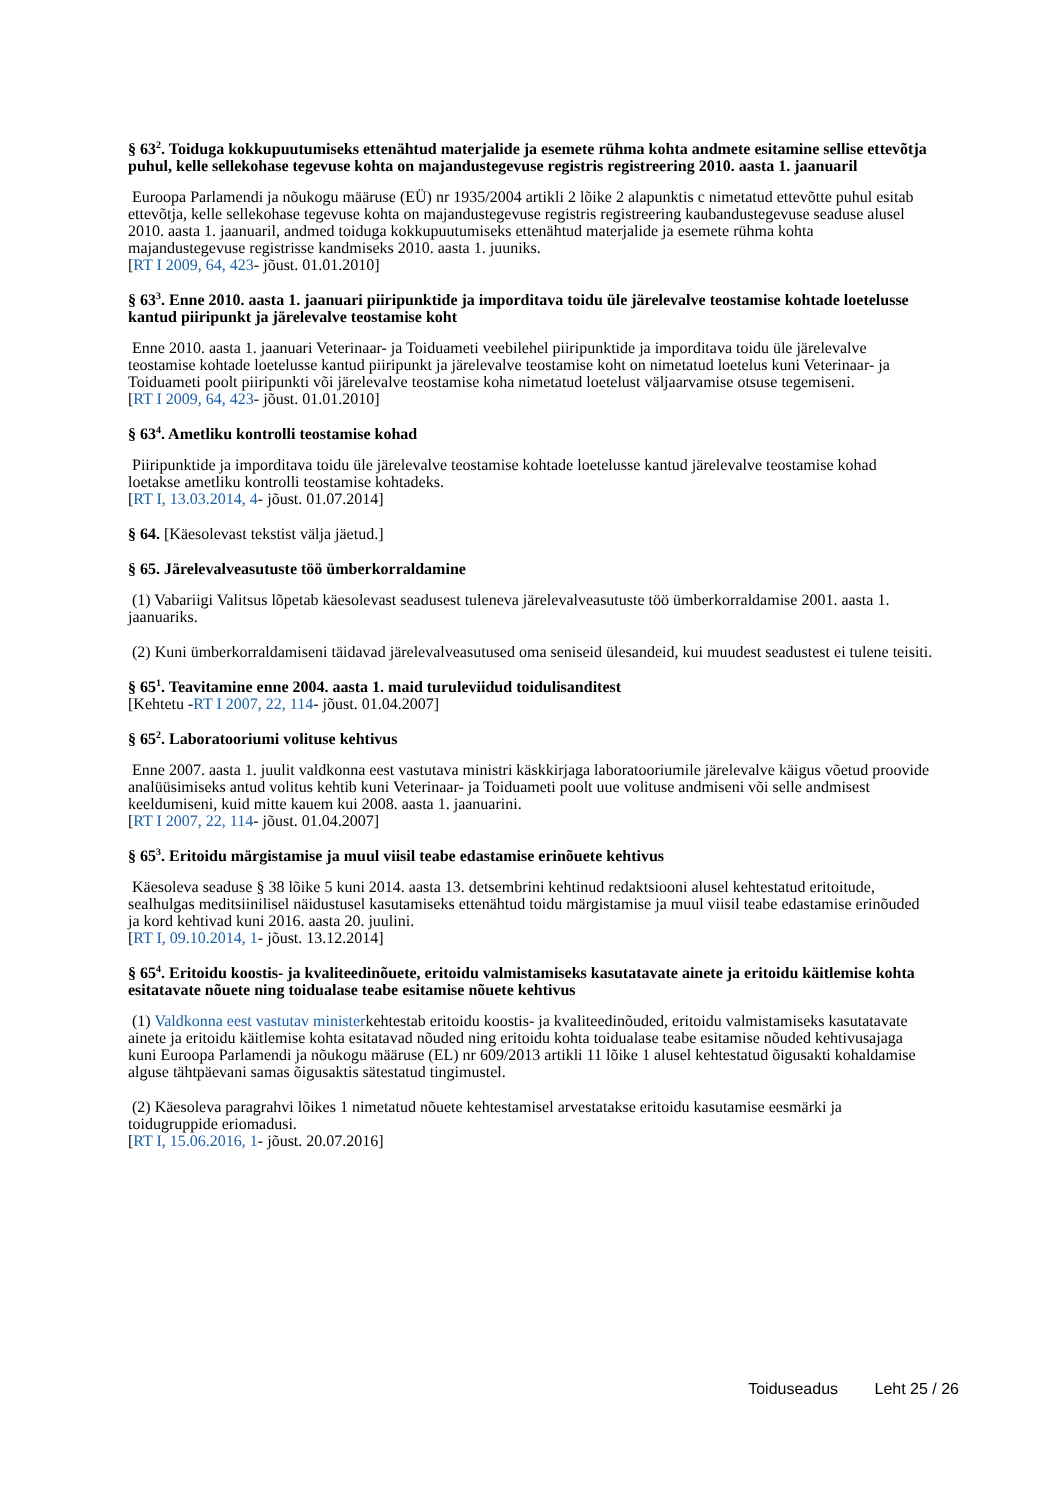§ 63<sup>2</sup>. Toiduga kokkupuutumiseks ettenähtud materjalide ja esemete rühma kohta andmete esitamine sellise ettevõtja puhul, kelle sellekohase tegevuse kohta on majandustegevuse registris registreering 2010. aasta 1. jaanuaril
Euroopa Parlamendi ja nõukogu määruse (EÜ) nr 1935/2004 artikli 2 lõike 2 alapunktis c nimetatud ettevõtte puhul esitab ettevõtja, kelle sellekohase tegevuse kohta on majandustegevuse registris registreering kaubandustegevuse seaduse alusel 2010. aasta 1. jaanuaril, andmed toiduga kokkupuutumiseks ettenähtud materjalide ja esemete rühma kohta majandustegevuse registrisse kandmiseks 2010. aasta 1. juuniks.
[RT I 2009, 64, 423- jõust. 01.01.2010]
§ 63<sup>3</sup>. Enne 2010. aasta 1. jaanuari piiripunktide ja imporditava toidu üle järelevalve teostamise kohtade loetelusse kantud piiripunkt ja järelevalve teostamise koht
Enne 2010. aasta 1. jaanuari Veterinaar- ja Toiduameti veebilehel piiripunktide ja imporditava toidu üle järelevalve teostamise kohtade loetelusse kantud piiripunkt ja järelevalve teostamise koht on nimetatud loetelus kuni Veterinaar- ja Toiduameti poolt piiripunkti või järelevalve teostamise koha nimetatud loetelust väljaarvamise otsuse tegemiseni.
[RT I 2009, 64, 423- jõust. 01.01.2010]
§ 63<sup>4</sup>. Ametliku kontrolli teostamise kohad
Piiripunktide ja imporditava toidu üle järelevalve teostamise kohtade loetelusse kantud järelevalve teostamise kohad loetakse ametliku kontrolli teostamise kohtadeks.
[RT I, 13.03.2014, 4- jõust. 01.07.2014]
§ 64. [Käesolevast tekstist välja jäetud.]
§ 65. Järelevalveasutuste töö ümberkorraldamine
(1) Vabariigi Valitsus lõpetab käesolevast seadusest tuleneva järelevalveasutuste töö ümberkorraldamise 2001. aasta 1. jaanuariks.
(2) Kuni ümberkorraldamiseni täidavad järelevalveasutused oma seniseid ülesandeid, kui muudest seadustest ei tulene teisiti.
§ 65<sup>1</sup>. Teavitamine enne 2004. aasta 1. maid turuleviidud toidulisanditest
[Kehtetu -RT I 2007, 22, 114- jõust. 01.04.2007]
§ 65<sup>2</sup>. Laboratooriumi volituse kehtivus
Enne 2007. aasta 1. juulit valdkonna eest vastutava ministri käskkirjaga laboratooriumile järelevalve käigus võetud proovide analüüsimiseks antud volitus kehtib kuni Veterinaar- ja Toiduameti poolt uue volituse andmiseni või selle andmisest keeldumiseni, kuid mitte kauem kui 2008. aasta 1. jaanuarini.
[RT I 2007, 22, 114- jõust. 01.04.2007]
§ 65<sup>3</sup>. Eritoidu märgistamise ja muul viisil teabe edastamise erinõuete kehtivus
Käesoleva seaduse § 38 lõike 5 kuni 2014. aasta 13. detsembrini kehtinud redaktsiooni alusel kehtestatud eritoitude, sealhulgas meditsiinilisel näidustusel kasutamiseks ettenähtud toidu märgistamise ja muul viisil teabe edastamise erinõuded ja kord kehtivad kuni 2016. aasta 20. juulini.
[RT I, 09.10.2014, 1- jõust. 13.12.2014]
§ 65<sup>4</sup>. Eritoidu koostis- ja kvaliteedinõuete, eritoidu valmistamiseks kasutatavate ainete ja eritoidu käitlemise kohta esitatavate nõuete ning toidualase teabe esitamise nõuete kehtivus
(1) Valdkonna eest vastutav ministerkehtestab eritoidu koostis- ja kvaliteedinõuded, eritoidu valmistamiseks kasutatavate ainete ja eritoidu käitlemise kohta esitatavad nõuded ning eritoidu kohta toidualase teabe esitamise nõuded kehtivusajaga kuni Euroopa Parlamendi ja nõukogu määruse (EL) nr 609/2013 artikli 11 lõike 1 alusel kehtestatud õigusakti kohaldamise alguse tähtpäevani samas õigusaktis sätestatud tingimustel.
(2) Käesoleva paragrahvi lõikes 1 nimetatud nõuete kehtestamisel arvestatakse eritoidu kasutamise eesmärki ja toidugruppide eriomadusi.
[RT I, 15.06.2016, 1- jõust. 20.07.2016]
Toiduseadus Leht 25 / 26